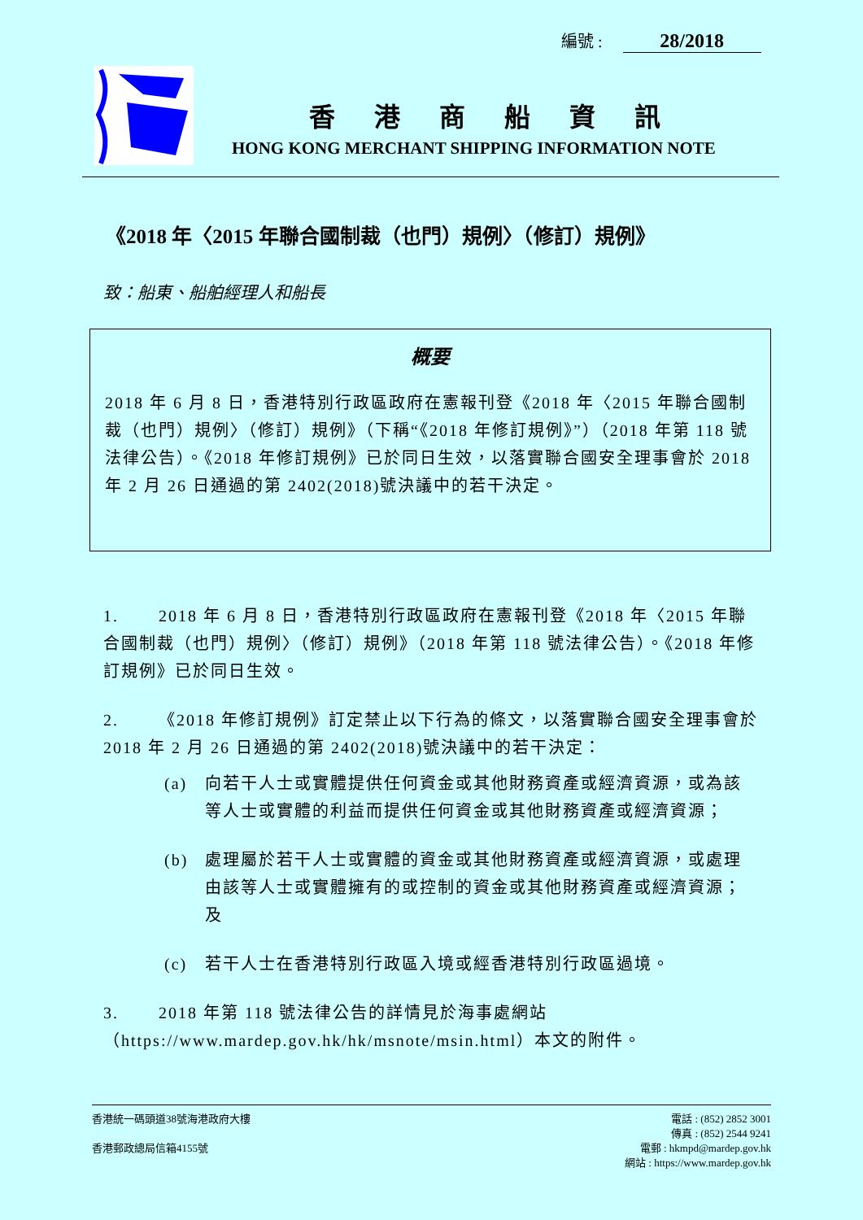編號 : 28/2018
香港商船資訊
HONG KONG MERCHANT SHIPPING INFORMATION NOTE
《2018 年〈2015 年聯合國制裁（也門）規例〉（修訂）規例》
致：船東、船舶經理人和船長
概要
2018 年 6 月 8 日，香港特別行政區政府在憲報刊登《2018 年〈2015 年聯合國制裁（也門）規例〉（修訂）規例》（下稱“《2018 年修訂規例》”）（2018 年第 118 號法律公告）。《2018 年修訂規例》已於同日生效，以落實聯合國安全理事會於 2018 年 2 月 26 日通過的第 2402(2018)號決議中的若干決定。
1. 2018 年 6 月 8 日，香港特別行政區政府在憲報刊登《2018 年〈2015 年聯合國制裁（也門）規例〉（修訂）規例》（2018 年第 118 號法律公告）。《2018 年修訂規例》已於同日生效。
2. 《2018 年修訂規例》訂定禁止以下行為的條文，以落實聯合國安全理事會於 2018 年 2 月 26 日通過的第 2402(2018)號決議中的若干決定：
(a) 向若干人士或實體提供任何資金或其他財務資產或經濟資源，或為該等人士或實體的利益而提供任何資金或其他財務資產或經濟資源；
(b) 處理屬於若干人士或實體的資金或其他財務資產或經濟資源，或處理由該等人士或實體擁有的或控制的資金或其他財務資產或經濟資源；及
(c) 若干人士在香港特別行政區入境或經香港特別行政區過境。
3. 2018 年第 118 號法律公告的詳情見於海事處網站（https://www.mardep.gov.hk/hk/msnote/msin.html）本文的附件。
香港統一碼頭道38號海港政府大樓
香港郵政總局信箱4155號
電話 : (852) 2852 3001
傳真 : (852) 2544 9241
電郵 : hkmpd@mardep.gov.hk
網站 : https://www.mardep.gov.hk